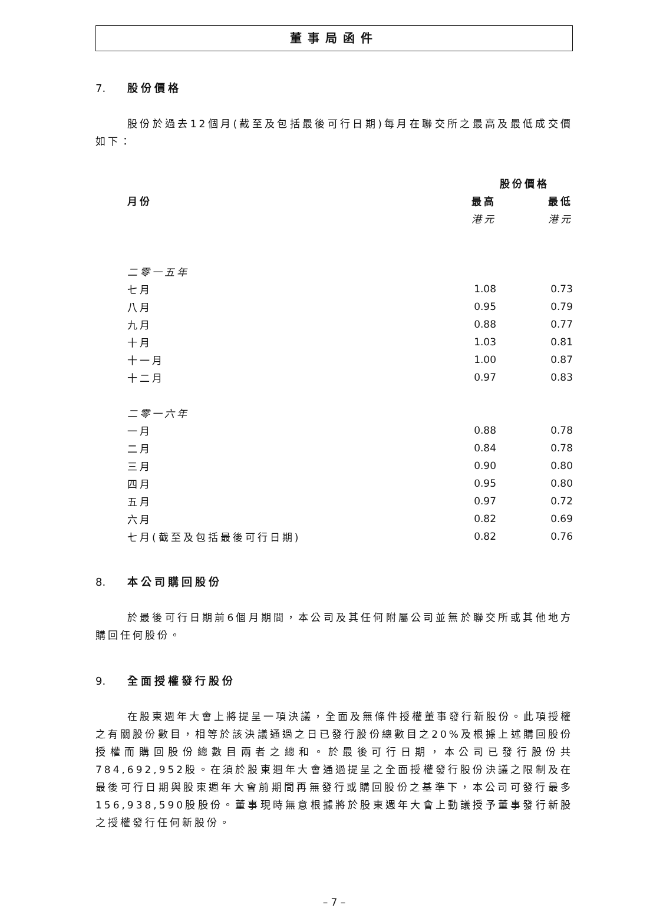董事局函件
7. 股份價格
股份於過去12個月(截至及包括最後可行日期)每月在聯交所之最高及最低成交價如下：
| | 股份價格 | |
| --- | --- | --- |
| 月份 | 最高 | 最低 |
| | 港元 | 港元 |
| 二零一五年 | | |
| 七月 | 1.08 | 0.73 |
| 八月 | 0.95 | 0.79 |
| 九月 | 0.88 | 0.77 |
| 十月 | 1.03 | 0.81 |
| 十一月 | 1.00 | 0.87 |
| 十二月 | 0.97 | 0.83 |
| 二零一六年 | | |
| 一月 | 0.88 | 0.78 |
| 二月 | 0.84 | 0.78 |
| 三月 | 0.90 | 0.80 |
| 四月 | 0.95 | 0.80 |
| 五月 | 0.97 | 0.72 |
| 六月 | 0.82 | 0.69 |
| 七月(截至及包括最後可行日期) | 0.82 | 0.76 |
8. 本公司購回股份
於最後可行日期前6個月期間，本公司及其任何附屬公司並無於聯交所或其他地方購回任何股份。
9. 全面授權發行股份
在股東週年大會上將提呈一項決議，全面及無條件授權董事發行新股份。此項授權之有關股份數目，相等於該決議通過之日已發行股份總數目之20%及根據上述購回股份授權而購回股份總數目兩者之總和。於最後可行日期，本公司已發行股份共784,692,952股。在須於股東週年大會通過提呈之全面授權發行股份決議之限制及在最後可行日期與股東週年大會前期間再無發行或購回股份之基準下，本公司可發行最多156,938,590股股份。董事現時無意根據將於股東週年大會上動議授予董事發行新股之授權發行任何新股份。
– 7 –